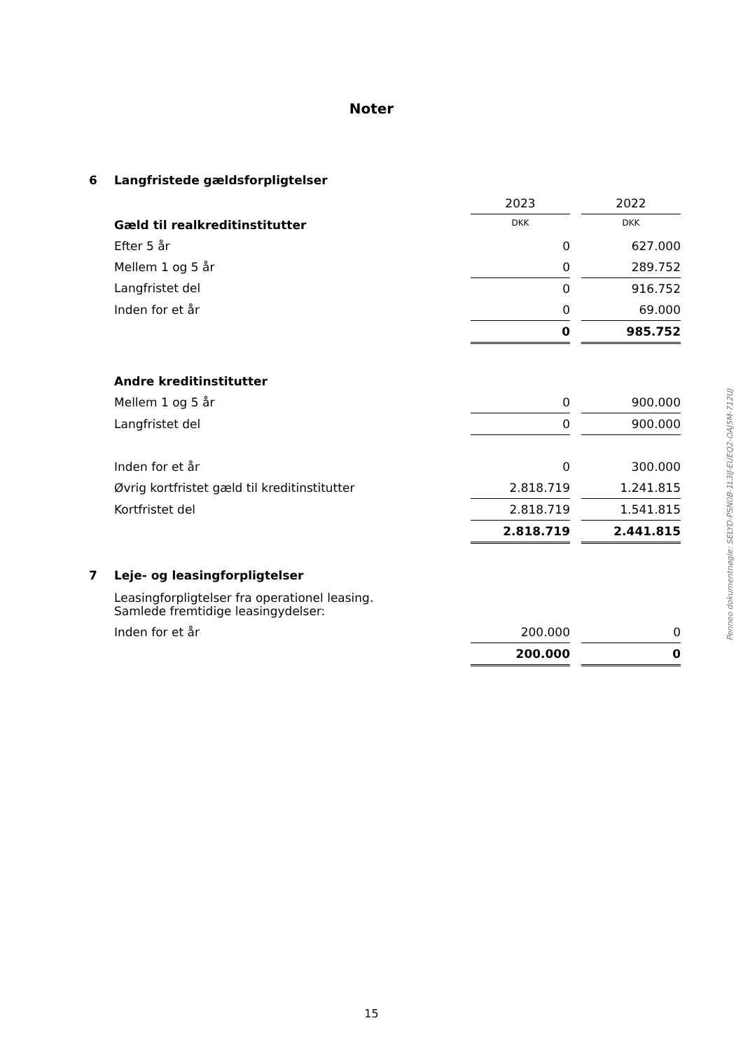Noter
6 Langfristede gældsforpligtelser
| | 2023 | | 2022 |
| Gæld til realkreditinstitutter | DKK | | DKK |
| Efter 5 år | 0 | | 627.000 |
| Mellem 1 og 5 år | 0 | | 289.752 |
| Langfristet del | 0 | | 916.752 |
| Inden for et år | 0 | | 69.000 |
| | 0 | | 985.752 |
| Andre kreditinstitutter | | | |
| Mellem 1 og 5 år | 0 | | 900.000 |
| Langfristet del | 0 | | 900.000 |
| Inden for et år | 0 | | 300.000 |
| Øvrig kortfristet gæld til kreditinstitutter | 2.818.719 | | 1.241.815 |
| Kortfristet del | 2.818.719 | | 1.541.815 |
| | 2.818.719 | | 2.441.815 |
7 Leje- og leasingforpligtelser
| Leasingforpligtelser fra operationel leasing. Samlede fremtidige leasingydelser: | | | |
| Inden for et år | 200.000 | | 0 |
| | 200.000 | | 0 |
Penneo dokumentnøgle: SELYD-PSN0B-1L3IJ-EUEQ2-OAJ5M-712UJ
15